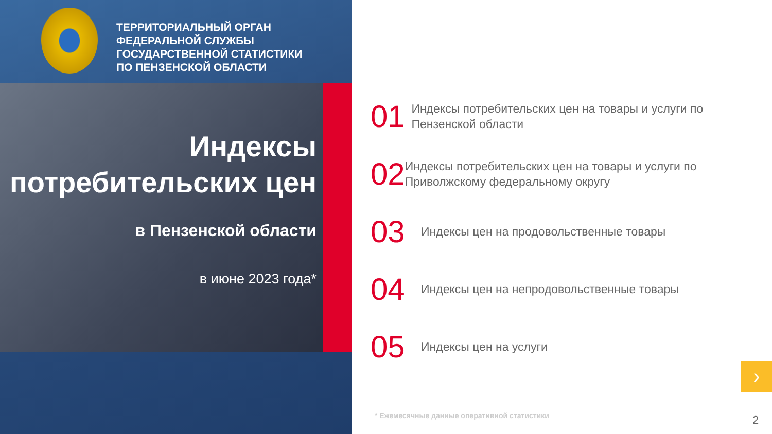ТЕРРИТОРИАЛЬНЫЙ ОРГАН
ФЕДЕРАЛЬНОЙ СЛУЖБЫ
ГОСУДАРСТВЕННОЙ СТАТИСТИКИ
ПО ПЕНЗЕНСКОЙ ОБЛАСТИ
Индексы
потребительских цен
в Пензенской области
в июне 2023 года*
01
Индексы потребительских цен на товары и услуги по Пензенской области
02
Индексы потребительских цен на товары и услуги по Приволжскому федеральному округу
03
Индексы цен на продовольственные товары
04
Индексы цен на непродовольственные товары
05
Индексы цен на услуги
›
* Ежемесячные данные оперативной статистики
2